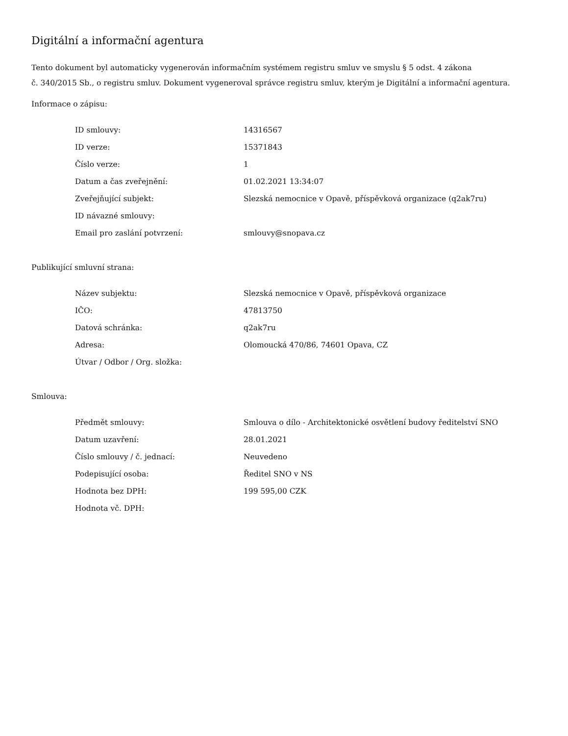Digitální a informační agentura
Tento dokument byl automaticky vygenerován informačním systémem registru smluv ve smyslu § 5 odst. 4 zákona
č. 340/2015 Sb., o registru smluv. Dokument vygeneroval správce registru smluv, kterým je Digitální a informační agentura.
Informace o zápisu:
| ID smlouvy: | 14316567 |
| ID verze: | 15371843 |
| Číslo verze: | 1 |
| Datum a čas zveřejnění: | 01.02.2021 13:34:07 |
| Zveřejňující subjekt: | Slezská nemocnice v Opavě, příspěvková organizace (q2ak7ru) |
| ID návazné smlouvy: | |
| Email pro zaslání potvrzení: | smlouvy@snopava.cz |
Publikující smluvní strana:
| Název subjektu: | Slezská nemocnice v Opavě, příspěvková organizace |
| IČO: | 47813750 |
| Datová schránka: | q2ak7ru |
| Adresa: | Olomoucká 470/86, 74601 Opava, CZ |
| Útvar / Odbor / Org. složka: | |
Smlouva:
| Předmět smlouvy: | Smlouva o dílo - Architektonické osvětlení budovy ředitelství SNO |
| Datum uzavření: | 28.01.2021 |
| Číslo smlouvy / č. jednací: | Neuvedeno |
| Podepisující osoba: | Ředitel SNO v NS |
| Hodnota bez DPH: | 199 595,00 CZK |
| Hodnota vč. DPH: | |